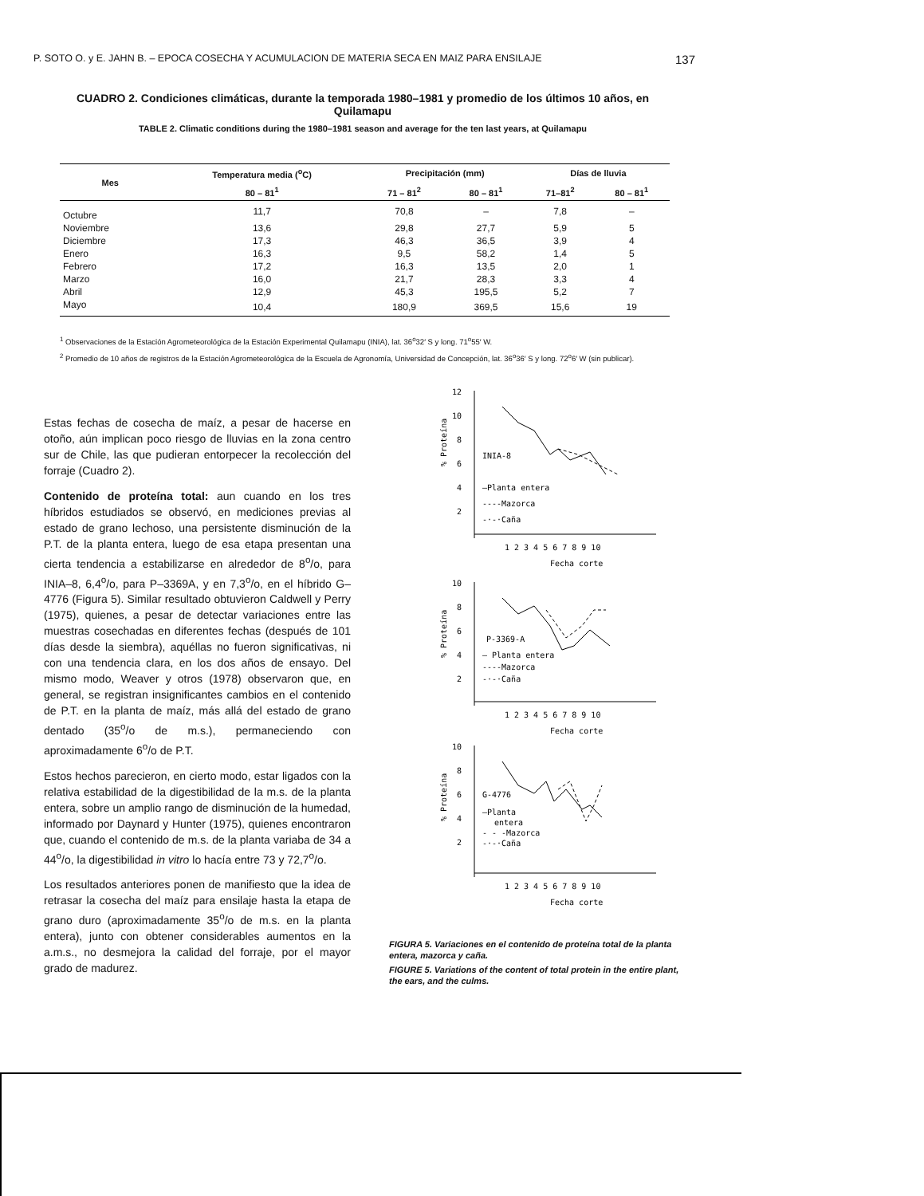P. SOTO O. y E. JAHN B. – EPOCA COSECHA Y ACUMULACION DE MATERIA SECA EN MAIZ PARA ENSILAJE 137
CUADRO 2. Condiciones climáticas, durante la temporada 1980–1981 y promedio de los últimos 10 años, en Quilamapu
TABLE 2. Climatic conditions during the 1980–1981 season and average for the ten last years, at Quilamapu
| Mes | Temperatura media (<sup>o</sup>C) | Precipitación (mm) | | Días de lluvia | |
| --- | --- | --- | --- | --- | --- |
| | 80 – 81<sup>1</sup> | 71 – 81<sup>2</sup> | 80 – 81<sup>1</sup> | 71–81<sup>2</sup> | 80 – 81<sup>1</sup> |
| Octubre | 11,7 | 70,8 | – | 7,8 | – |
| Noviembre | 13,6 | 29,8 | 27,7 | 5,9 | 5 |
| Diciembre | 17,3 | 46,3 | 36,5 | 3,9 | 4 |
| Enero | 16,3 | 9,5 | 58,2 | 1,4 | 5 |
| Febrero | 17,2 | 16,3 | 13,5 | 2,0 | 1 |
| Marzo | 16,0 | 21,7 | 28,3 | 3,3 | 4 |
| Abril | 12,9 | 45,3 | 195,5 | 5,2 | 7 |
| Mayo | 10,4 | 180,9 | 369,5 | 15,6 | 19 |
<sup>1</sup> Observaciones de la Estación Agrometeorológica de la Estación Experimental Quilamapu (INIA), lat. 36<sup>o</sup>32′ S y long. 71<sup>o</sup>55′ W.
<sup>2</sup> Promedio de 10 años de registros de la Estación Agrometeorológica de la Escuela de Agronomía, Universidad de Concepción, lat. 36<sup>o</sup>36′ S y long. 72<sup>o</sup>6′ W (sin publicar).
Estas fechas de cosecha de maíz, a pesar de hacerse en otoño, aún implican poco riesgo de lluvias en la zona centro sur de Chile, las que pudieran entorpecer la recolección del forraje (Cuadro 2).
Contenido de proteína total: aun cuando en los tres híbridos estudiados se observó, en mediciones previas al estado de grano lechoso, una persistente disminución de la P.T. de la planta entera, luego de esa etapa presentan una cierta tendencia a estabilizarse en alrededor de 8<sup>o</sup>/o, para INIA–8, 6,4<sup>o</sup>/o, para P–3369A, y en 7,3<sup>o</sup>/o, en el híbrido G–4776 (Figura 5). Similar resultado obtuvieron Caldwell y Perry (1975), quienes, a pesar de detectar variaciones entre las muestras cosechadas en diferentes fechas (después de 101 días desde la siembra), aquéllas no fueron significativas, ni con una tendencia clara, en los dos años de ensayo. Del mismo modo, Weaver y otros (1978) observaron que, en general, se registran insignificantes cambios en el contenido de P.T. en la planta de maíz, más allá del estado de grano dentado (35<sup>o</sup>/o de m.s.), permaneciendo con aproximadamente 6<sup>o</sup>/o de P.T.
Estos hechos parecieron, en cierto modo, estar ligados con la relativa estabilidad de la digestibilidad de la m.s. de la planta entera, sobre un amplio rango de disminución de la humedad, informado por Daynard y Hunter (1975), quienes encontraron que, cuando el contenido de m.s. de la planta variaba de 34 a 44<sup>o</sup>/o, la digestibilidad in vitro lo hacía entre 73 y 72,7<sup>o</sup>/o.
Los resultados anteriores ponen de manifiesto que la idea de retrasar la cosecha del maíz para ensilaje hasta la etapa de grano duro (aproximadamente 35<sup>o</sup>/o de m.s. en la planta entera), junto con obtener considerables aumentos en la a.m.s., no desmejora la calidad del forraje, por el mayor grado de madurez.
12
10
8
6
4
2
% Proteína
INIA-8
—Planta entera
----Mazorca
-·-·Caña
1 2 3 4 5 6 7 8 9 10
Fecha corte
10
8
6
4
2
% Proteína
P-3369-A
— Planta entera
----Mazorca
-·-·Caña
1 2 3 4 5 6 7 8 9 10
Fecha corte
10
8
6
4
2
% Proteína
G-4776
—Planta
entera
- - -Mazorca
-·-·Caña
1 2 3 4 5 6 7 8 9 10
Fecha corte
FIGURA 5. Variaciones en el contenido de proteína total de la planta entera, mazorca y caña.
FIGURE 5. Variations of the content of total protein in the entire plant, the ears, and the culms.